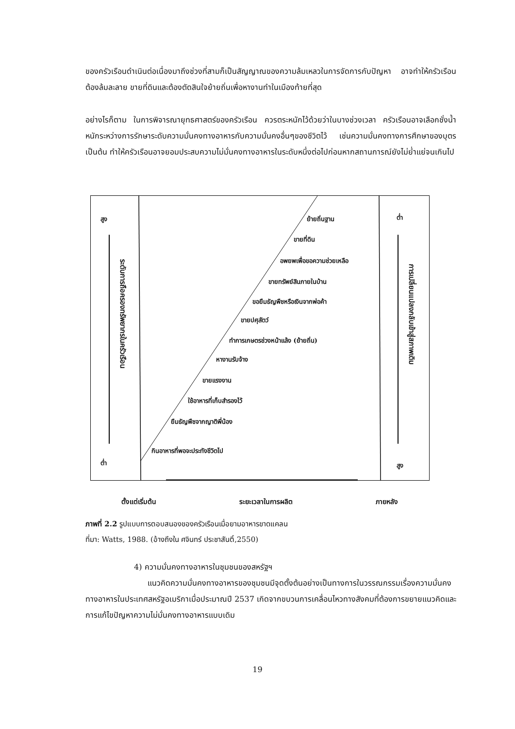ของครัวเรือนดำเนินต่อเนื่องมาถึงช่วงที่สามก็เป็นสัญญาณของความล้มเหลวในการจัดการกับปัญหา อาจทำให้ครัวเรือนต้องล้มละลาย ขายที่ดินและต้องตัดสินใจย้ายถิ่นเพื่อหางานทำในเมืองท้ายที่สุด
อย่างไรก็ตาม ในการพิจารณายุทธศาสตร์ของครัวเรือน ควรตระหนักไว้ด้วยว่าในบางช่วงเวลา ครัวเรือนอาจเลือกชั่งน้ำหนักระหว่างการรักษาระดับความมั่นคงทางอาหารกับความมั่นคงอื่นๆของชีวิตไว้ เช่นความมั่นคงทางการศึกษาของบุตร เป็นต้น ทำให้ครัวเรือนอาจยอมประสบความไม่มั่นคงทางอาหารในระดับหนึ่งต่อไปก่อนหากสถานการณ์ยังไม่ย่ำแย่จนเกินไป
สูง
ต่ำ
ต่ำ
สูง
ระดับการถือครองทรัพยากรในครัวเรือน
การเปลี่ยนแปลงกลับเข้าสู่สภาพเดิม
ย้ายถิ่นฐาน
ขายที่ดิน
อพยพเพื่อขอความช่วยเหลือ
ขายทรัพย์สินภายในบ้าน
ขอยืมธัญพืชหรือเงินจากพ่อค้า
ขายปศุสัตว์
ทำการเกษตรช่วงหน้าแล้ง (ย้ายถิ่น)
หางานรับจ้าง
ขายแรงงาน
ใช้อาหารที่เก็บสำรองไว้
ยืมธัญพืชจากญาติพี่น้อง
กินอาหารที่พอจะประทังชีวิตไป
ตั้งแต่เริ่มต้น ระยะเวลาในการผลิต ภายหลัง
ภาพที่ 2.2 รูปแบบการตอบสนองของครัวเรือนเมื่อยามอาหารขาดแคลน
ที่มา: Watts, 1988. (อ้างถึงใน ศจินทร์ ประชาสันติ์,2550)
4) ความมั่นคงทางอาหารในชุมชนของสหรัฐฯ
แนวคิดความมั่นคงทางอาหารของชุมชนมีจุดตั้งต้นอย่างเป็นทางการในวรรณกรรมเรื่องความมั่นคงทางอาหารในประเทศสหรัฐอเมริกาเมื่อประมาณปี 2537 เกิดจากขบวนการเคลื่อนไหวทางสังคมที่ต้องการขยายแนวคิดและการแก้ไขปัญหาความไม่มั่นคงทางอาหารแบบเดิม
19